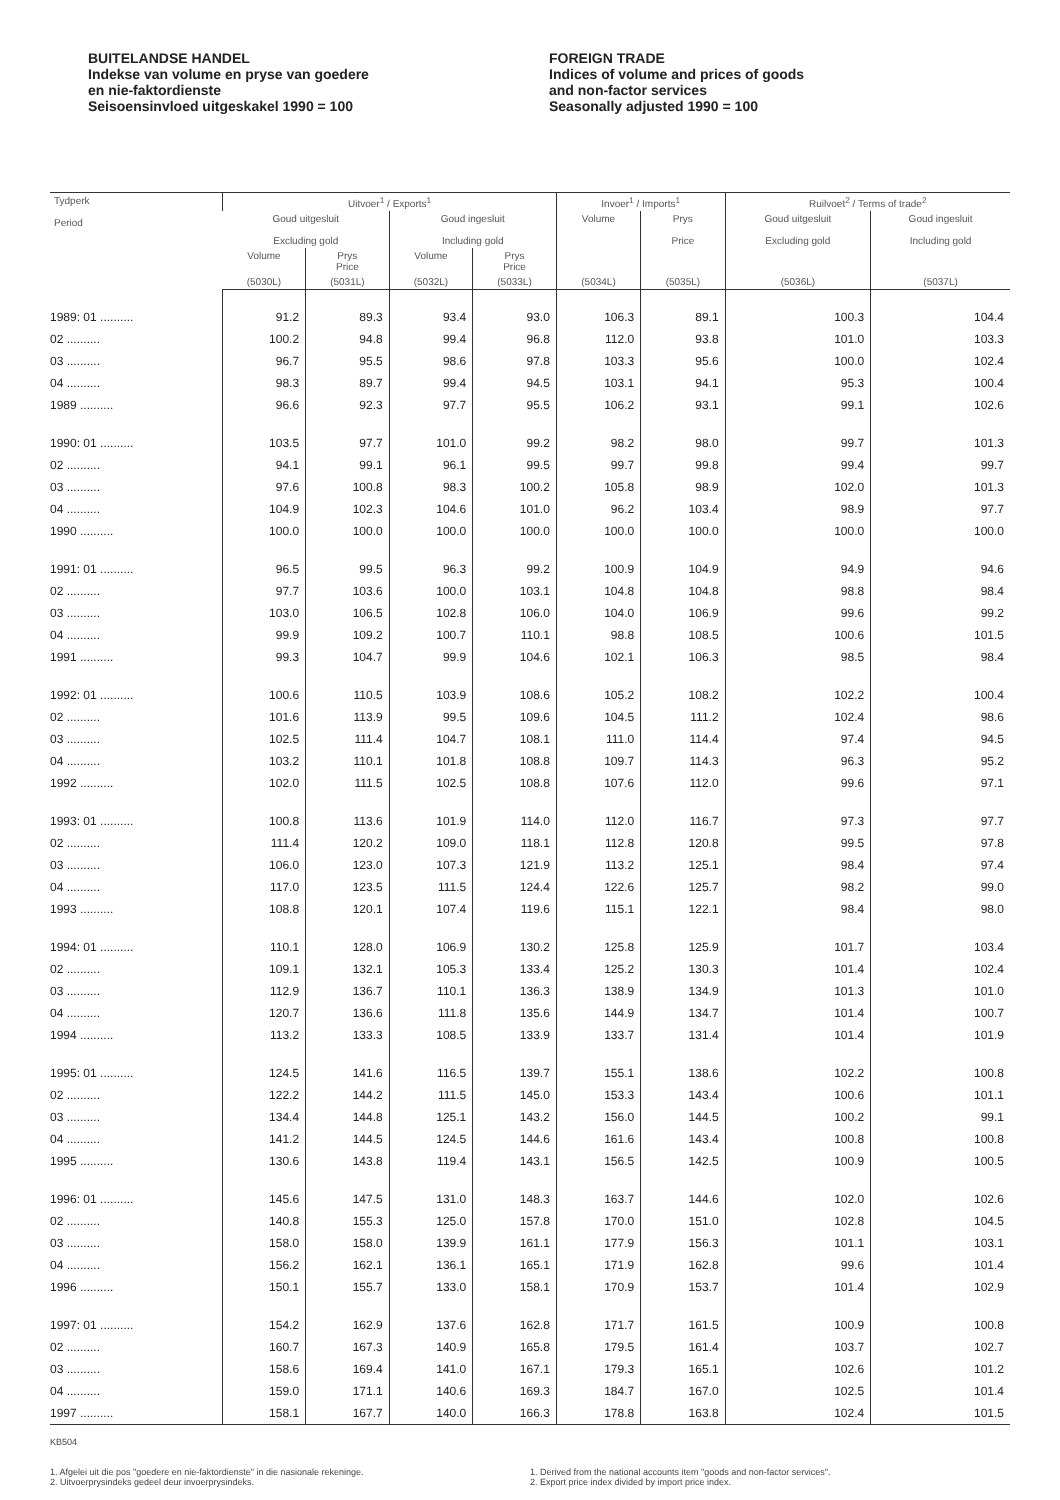BUITELANDSE HANDEL
Indekse van volume en pryse van goedere
en nie-faktordienste
Seisoensinvloed uitgeskakel 1990 = 100
FOREIGN TRADE
Indices of volume and prices of goods
and non-factor services
Seasonally adjusted 1990 = 100
| Tydperk Period | Uitvoer<sup>1</sup> / Exports<sup>1</sup> | | | | Invoer<sup>1</sup> / Imports<sup>1</sup> | | Ruilvoet<sup>2</sup> / Terms of trade<sup>2</sup> | |
| --- | --- | --- | --- | --- | --- | --- | --- | --- |
| | Goud uitgesluit Excluding gold | | Goud ingesluit Including gold | | Volume | Prys Price | Goud uitgesluit Excluding gold | Goud ingesluit Including gold |
| | Volume | Prys Price | Volume | Prys Price | | | | |
| | (5030L) | (5031L) | (5032L) | (5033L) | (5034L) | (5035L) | (5036L) | (5037L) |
| 1989: 01 .......... | 91.2 | 89.3 | 93.4 | 93.0 | 106.3 | 89.1 | 100.3 | 104.4 |
| 02 .......... | 100.2 | 94.8 | 99.4 | 96.8 | 112.0 | 93.8 | 101.0 | 103.3 |
| 03 .......... | 96.7 | 95.5 | 98.6 | 97.8 | 103.3 | 95.6 | 100.0 | 102.4 |
| 04 .......... | 98.3 | 89.7 | 99.4 | 94.5 | 103.1 | 94.1 | 95.3 | 100.4 |
| 1989 .......... | 96.6 | 92.3 | 97.7 | 95.5 | 106.2 | 93.1 | 99.1 | 102.6 |
| 1990: 01 .......... | 103.5 | 97.7 | 101.0 | 99.2 | 98.2 | 98.0 | 99.7 | 101.3 |
| 02 .......... | 94.1 | 99.1 | 96.1 | 99.5 | 99.7 | 99.8 | 99.4 | 99.7 |
| 03 .......... | 97.6 | 100.8 | 98.3 | 100.2 | 105.8 | 98.9 | 102.0 | 101.3 |
| 04 .......... | 104.9 | 102.3 | 104.6 | 101.0 | 96.2 | 103.4 | 98.9 | 97.7 |
| 1990 .......... | 100.0 | 100.0 | 100.0 | 100.0 | 100.0 | 100.0 | 100.0 | 100.0 |
| 1991: 01 .......... | 96.5 | 99.5 | 96.3 | 99.2 | 100.9 | 104.9 | 94.9 | 94.6 |
| 02 .......... | 97.7 | 103.6 | 100.0 | 103.1 | 104.8 | 104.8 | 98.8 | 98.4 |
| 03 .......... | 103.0 | 106.5 | 102.8 | 106.0 | 104.0 | 106.9 | 99.6 | 99.2 |
| 04 .......... | 99.9 | 109.2 | 100.7 | 110.1 | 98.8 | 108.5 | 100.6 | 101.5 |
| 1991 .......... | 99.3 | 104.7 | 99.9 | 104.6 | 102.1 | 106.3 | 98.5 | 98.4 |
| 1992: 01 .......... | 100.6 | 110.5 | 103.9 | 108.6 | 105.2 | 108.2 | 102.2 | 100.4 |
| 02 .......... | 101.6 | 113.9 | 99.5 | 109.6 | 104.5 | 111.2 | 102.4 | 98.6 |
| 03 .......... | 102.5 | 111.4 | 104.7 | 108.1 | 111.0 | 114.4 | 97.4 | 94.5 |
| 04 .......... | 103.2 | 110.1 | 101.8 | 108.8 | 109.7 | 114.3 | 96.3 | 95.2 |
| 1992 .......... | 102.0 | 111.5 | 102.5 | 108.8 | 107.6 | 112.0 | 99.6 | 97.1 |
| 1993: 01 .......... | 100.8 | 113.6 | 101.9 | 114.0 | 112.0 | 116.7 | 97.3 | 97.7 |
| 02 .......... | 111.4 | 120.2 | 109.0 | 118.1 | 112.8 | 120.8 | 99.5 | 97.8 |
| 03 .......... | 106.0 | 123.0 | 107.3 | 121.9 | 113.2 | 125.1 | 98.4 | 97.4 |
| 04 .......... | 117.0 | 123.5 | 111.5 | 124.4 | 122.6 | 125.7 | 98.2 | 99.0 |
| 1993 .......... | 108.8 | 120.1 | 107.4 | 119.6 | 115.1 | 122.1 | 98.4 | 98.0 |
| 1994: 01 .......... | 110.1 | 128.0 | 106.9 | 130.2 | 125.8 | 125.9 | 101.7 | 103.4 |
| 02 .......... | 109.1 | 132.1 | 105.3 | 133.4 | 125.2 | 130.3 | 101.4 | 102.4 |
| 03 .......... | 112.9 | 136.7 | 110.1 | 136.3 | 138.9 | 134.9 | 101.3 | 101.0 |
| 04 .......... | 120.7 | 136.6 | 111.8 | 135.6 | 144.9 | 134.7 | 101.4 | 100.7 |
| 1994 .......... | 113.2 | 133.3 | 108.5 | 133.9 | 133.7 | 131.4 | 101.4 | 101.9 |
| 1995: 01 .......... | 124.5 | 141.6 | 116.5 | 139.7 | 155.1 | 138.6 | 102.2 | 100.8 |
| 02 .......... | 122.2 | 144.2 | 111.5 | 145.0 | 153.3 | 143.4 | 100.6 | 101.1 |
| 03 .......... | 134.4 | 144.8 | 125.1 | 143.2 | 156.0 | 144.5 | 100.2 | 99.1 |
| 04 .......... | 141.2 | 144.5 | 124.5 | 144.6 | 161.6 | 143.4 | 100.8 | 100.8 |
| 1995 .......... | 130.6 | 143.8 | 119.4 | 143.1 | 156.5 | 142.5 | 100.9 | 100.5 |
| 1996: 01 .......... | 145.6 | 147.5 | 131.0 | 148.3 | 163.7 | 144.6 | 102.0 | 102.6 |
| 02 .......... | 140.8 | 155.3 | 125.0 | 157.8 | 170.0 | 151.0 | 102.8 | 104.5 |
| 03 .......... | 158.0 | 158.0 | 139.9 | 161.1 | 177.9 | 156.3 | 101.1 | 103.1 |
| 04 .......... | 156.2 | 162.1 | 136.1 | 165.1 | 171.9 | 162.8 | 99.6 | 101.4 |
| 1996 .......... | 150.1 | 155.7 | 133.0 | 158.1 | 170.9 | 153.7 | 101.4 | 102.9 |
| 1997: 01 .......... | 154.2 | 162.9 | 137.6 | 162.8 | 171.7 | 161.5 | 100.9 | 100.8 |
| 02 .......... | 160.7 | 167.3 | 140.9 | 165.8 | 179.5 | 161.4 | 103.7 | 102.7 |
| 03 .......... | 158.6 | 169.4 | 141.0 | 167.1 | 179.3 | 165.1 | 102.6 | 101.2 |
| 04 .......... | 159.0 | 171.1 | 140.6 | 169.3 | 184.7 | 167.0 | 102.5 | 101.4 |
| 1997 .......... | 158.1 | 167.7 | 140.0 | 166.3 | 178.8 | 163.8 | 102.4 | 101.5 |
KB504
1. Afgelei uit die pos "goedere en nie-faktordienste" in die nasionale rekeninge.
2. Uitvoerprysindeks gedeel deur invoerprysindeks.
1. Derived from the national accounts item "goods and non-factor services".
2. Export price index divided by import price index.